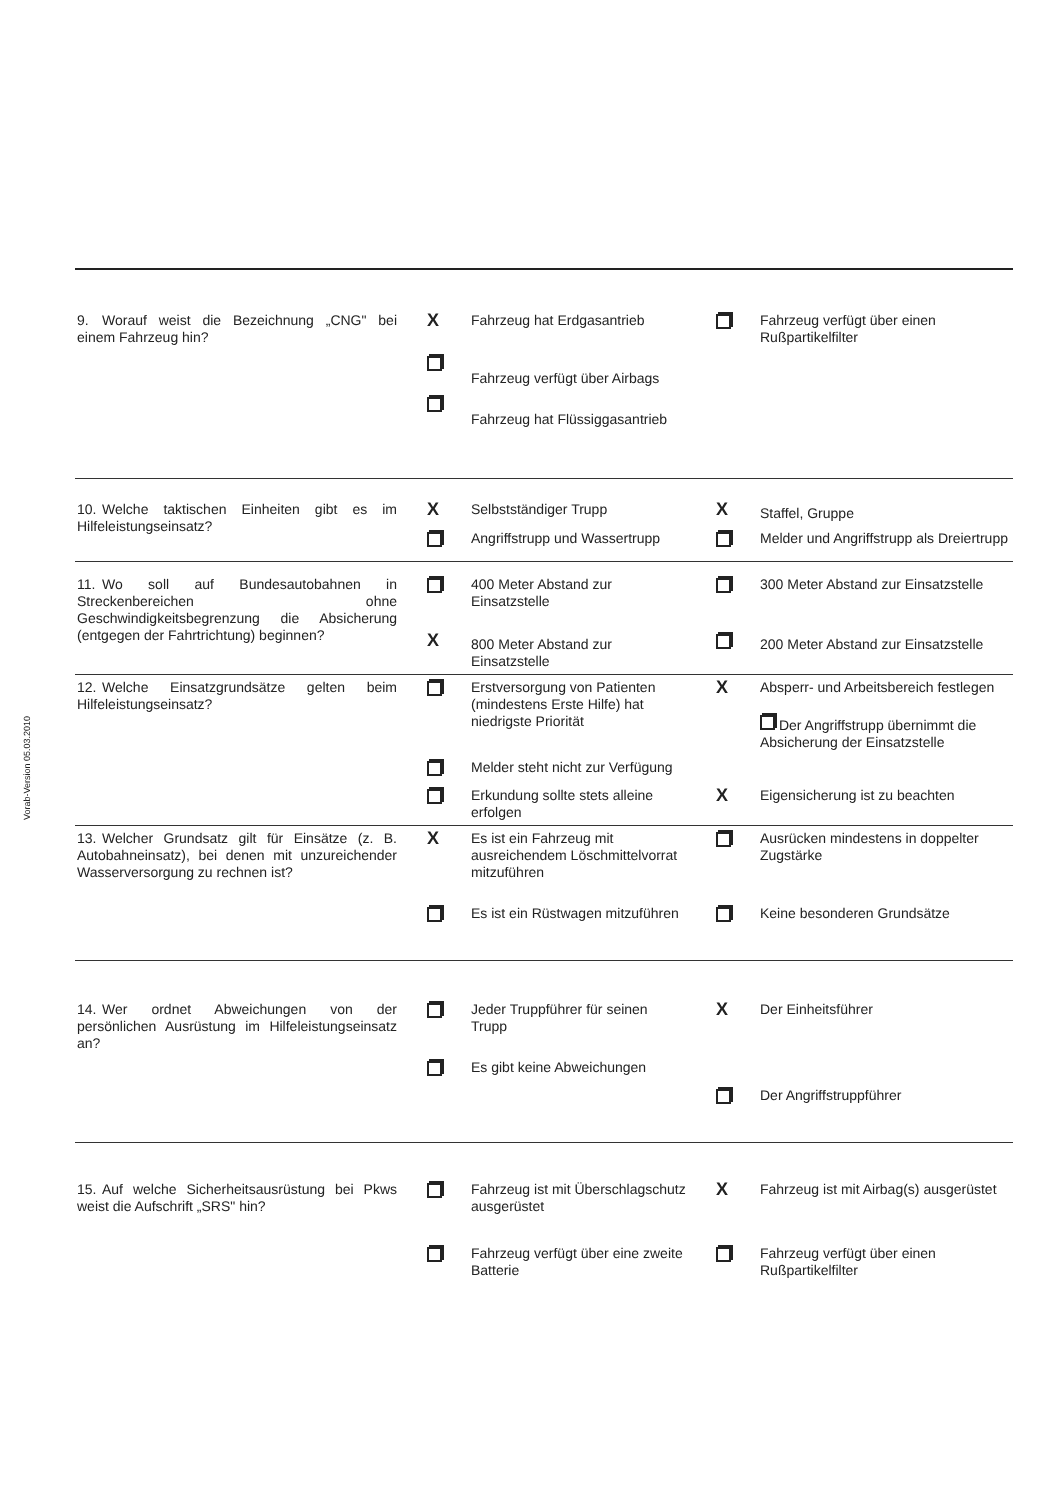Vorab-Version 05.03.2010
| 9. Worauf weist die Bezeichnung „CNG" bei einem Fahrzeug hin? | X | Fahrzeug hat Erdgasantrieb | | Fahrzeug verfügt über einen Rußpartikelfilter |
| | | Fahrzeug verfügt über Airbags | | |
| | | Fahrzeug hat Flüssiggasantrieb | | |
| 10. Welche taktischen Einheiten gibt es im Hilfeleistungseinsatz? | X | Selbstständiger Trupp | X | Staffel, Gruppe |
| | | Angriffstrupp und Wassertrupp | | Melder und Angriffstrupp als Dreiertrupp |
| 11. Wo soll auf Bundesautobahnen in Streckenbereichen ohne Geschwindigkeitsbegrenzung die Absicherung (entgegen der Fahrtrichtung) beginnen? | | 400 Meter Abstand zur Einsatzstelle | | 300 Meter Abstand zur Einsatzstelle |
| | X | 800 Meter Abstand zur Einsatzstelle | | 200 Meter Abstand zur Einsatzstelle |
| 12. Welche Einsatzgrundsätze gelten beim Hilfeleistungseinsatz? | | Erstversorgung von Patienten (mindestens Erste Hilfe) hat niedrigste Priorität | X | Absperr- und Arbeitsbereich festlegen Der Angriffstrupp übernimmt die Absicherung der Einsatzstelle |
| | | Melder steht nicht zur Verfügung | | |
| | | Erkundung sollte stets alleine erfolgen | X | Eigensicherung ist zu beachten |
| 13. Welcher Grundsatz gilt für Einsätze (z. B. Autobahneinsatz), bei denen mit unzureichender Wasserversorgung zu rechnen ist? | X | Es ist ein Fahrzeug mit ausreichendem Löschmittelvorrat mitzuführen | | Ausrücken mindestens in doppelter Zugstärke |
| | | Es ist ein Rüstwagen mitzuführen | | Keine besonderen Grundsätze |
| 14. Wer ordnet Abweichungen von der persönlichen Ausrüstung im Hilfeleistungseinsatz an? | | Jeder Truppführer für seinen Trupp | X | Der Einheitsführer |
| | | Es gibt keine Abweichungen | | |
| | | | | Der Angriffstruppführer |
| 15. Auf welche Sicherheitsausrüstung bei Pkws weist die Aufschrift „SRS" hin? | | Fahrzeug ist mit Überschlagschutz ausgerüstet | X | Fahrzeug ist mit Airbag(s) ausgerüstet |
| | | Fahrzeug verfügt über eine zweite Batterie | | Fahrzeug verfügt über einen Rußpartikelfilter |